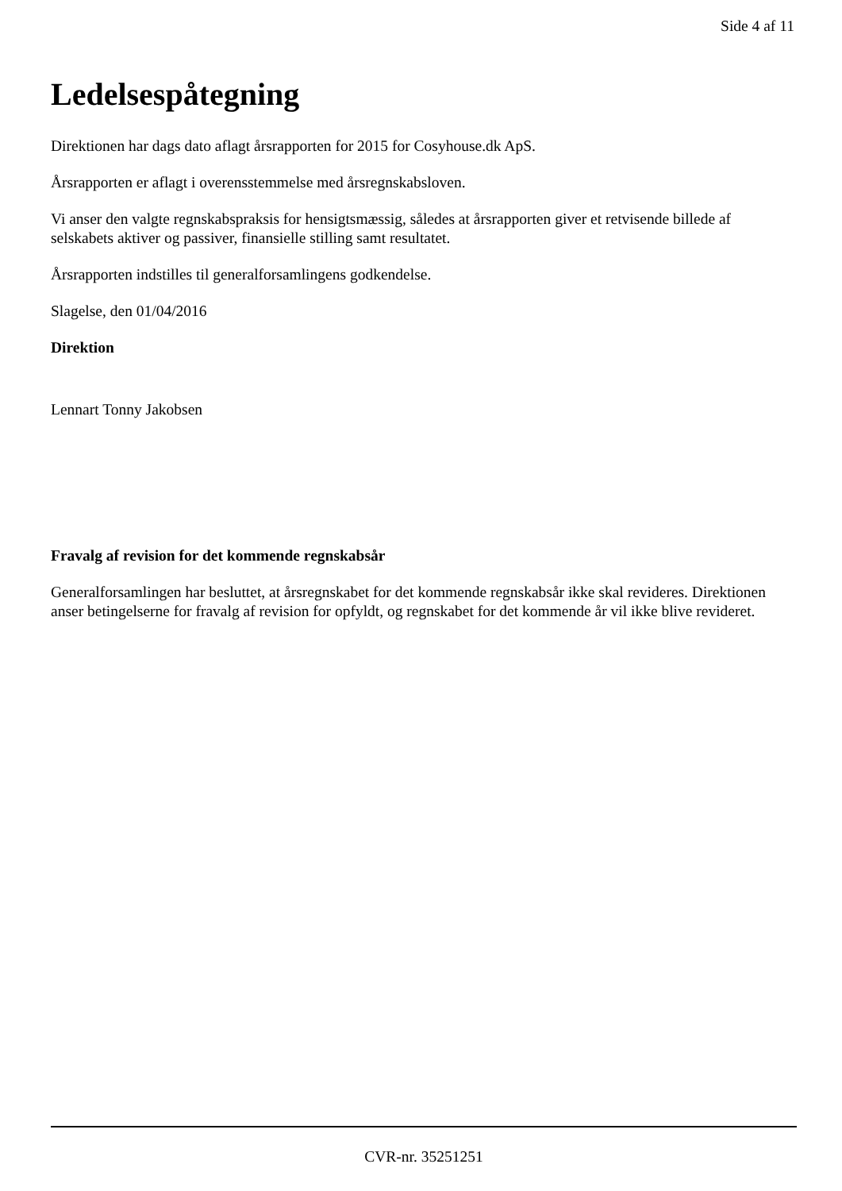Side 4 af 11
Ledelsespåtegning
Direktionen har dags dato aflagt årsrapporten for 2015 for Cosyhouse.dk ApS.
Årsrapporten er aflagt i overensstemmelse med årsregnskabsloven.
Vi anser den valgte regnskabspraksis for hensigtsmæssig, således at årsrapporten giver et retvisende billede af selskabets aktiver og passiver, finansielle stilling samt resultatet.
Årsrapporten indstilles til generalforsamlingens godkendelse.
Slagelse, den 01/04/2016
Direktion
Lennart Tonny Jakobsen
Fravalg af revision for det kommende regnskabsår
Generalforsamlingen har besluttet, at årsregnskabet for det kommende regnskabsår ikke skal revideres. Direktionen anser betingelserne for fravalg af revision for opfyldt, og regnskabet for det kommende år vil ikke blive revideret.
CVR-nr. 35251251